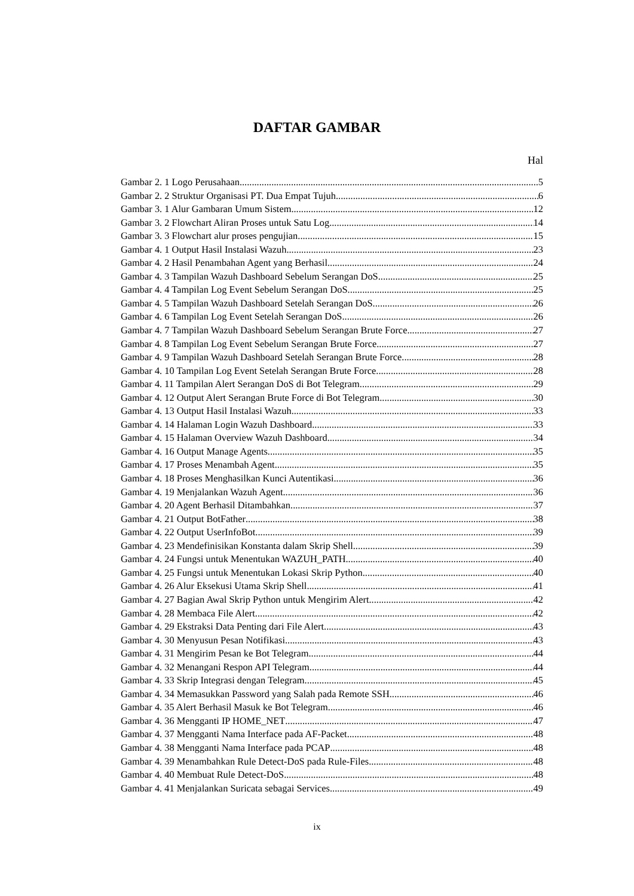DAFTAR GAMBAR
Hal
Gambar 2. 1 Logo Perusahaan 5
Gambar 2. 2 Struktur Organisasi PT. Dua Empat Tujuh 6
Gambar 3. 1 Alur Gambaran Umum Sistem 12
Gambar 3. 2 Flowchart Aliran Proses untuk Satu Log 14
Gambar 3. 3 Flowchart alur proses pengujian 15
Gambar 4. 1 Output Hasil Instalasi Wazuh 23
Gambar 4. 2 Hasil Penambahan Agent yang Berhasil 24
Gambar 4. 3 Tampilan Wazuh Dashboard Sebelum Serangan DoS 25
Gambar 4. 4 Tampilan Log Event Sebelum Serangan DoS 25
Gambar 4. 5 Tampilan Wazuh Dashboard Setelah Serangan DoS 26
Gambar 4. 6 Tampilan Log Event Setelah Serangan DoS 26
Gambar 4. 7 Tampilan Wazuh Dashboard Sebelum Serangan Brute Force 27
Gambar 4. 8 Tampilan Log Event Sebelum Serangan Brute Force 27
Gambar 4. 9 Tampilan Wazuh Dashboard Setelah Serangan Brute Force 28
Gambar 4. 10 Tampilan Log Event Setelah Serangan Brute Force 28
Gambar 4. 11 Tampilan Alert Serangan DoS di Bot Telegram 29
Gambar 4. 12 Output Alert Serangan Brute Force di Bot Telegram 30
Gambar 4. 13 Output Hasil Instalasi Wazuh 33
Gambar 4. 14 Halaman Login Wazuh Dashboard 33
Gambar 4. 15 Halaman Overview Wazuh Dashboard 34
Gambar 4. 16 Output Manage Agents 35
Gambar 4. 17 Proses Menambah Agent 35
Gambar 4. 18 Proses Menghasilkan Kunci Autentikasi 36
Gambar 4. 19 Menjalankan Wazuh Agent 36
Gambar 4. 20 Agent Berhasil Ditambahkan 37
Gambar 4. 21 Output BotFather 38
Gambar 4. 22 Output UserInfoBot 39
Gambar 4. 23 Mendefinisikan Konstanta dalam Skrip Shell 39
Gambar 4. 24 Fungsi untuk Menentukan WAZUH_PATH 40
Gambar 4. 25 Fungsi untuk Menentukan Lokasi Skrip Python 40
Gambar 4. 26 Alur Eksekusi Utama Skrip Shell 41
Gambar 4. 27 Bagian Awal Skrip Python untuk Mengirim Alert 42
Gambar 4. 28 Membaca File Alert 42
Gambar 4. 29 Ekstraksi Data Penting dari File Alert 43
Gambar 4. 30 Menyusun Pesan Notifikasi 43
Gambar 4. 31 Mengirim Pesan ke Bot Telegram 44
Gambar 4. 32 Menangani Respon API Telegram 44
Gambar 4. 33 Skrip Integrasi dengan Telegram 45
Gambar 4. 34 Memasukkan Password yang Salah pada Remote SSH 46
Gambar 4. 35 Alert Berhasil Masuk ke Bot Telegram 46
Gambar 4. 36 Mengganti IP HOME_NET 47
Gambar 4. 37 Mengganti Nama Interface pada AF-Packet 48
Gambar 4. 38 Mengganti Nama Interface pada PCAP 48
Gambar 4. 39 Menambahkan Rule Detect-DoS pada Rule-Files 48
Gambar 4. 40 Membuat Rule Detect-DoS 48
Gambar 4. 41 Menjalankan Suricata sebagai Services 49
ix